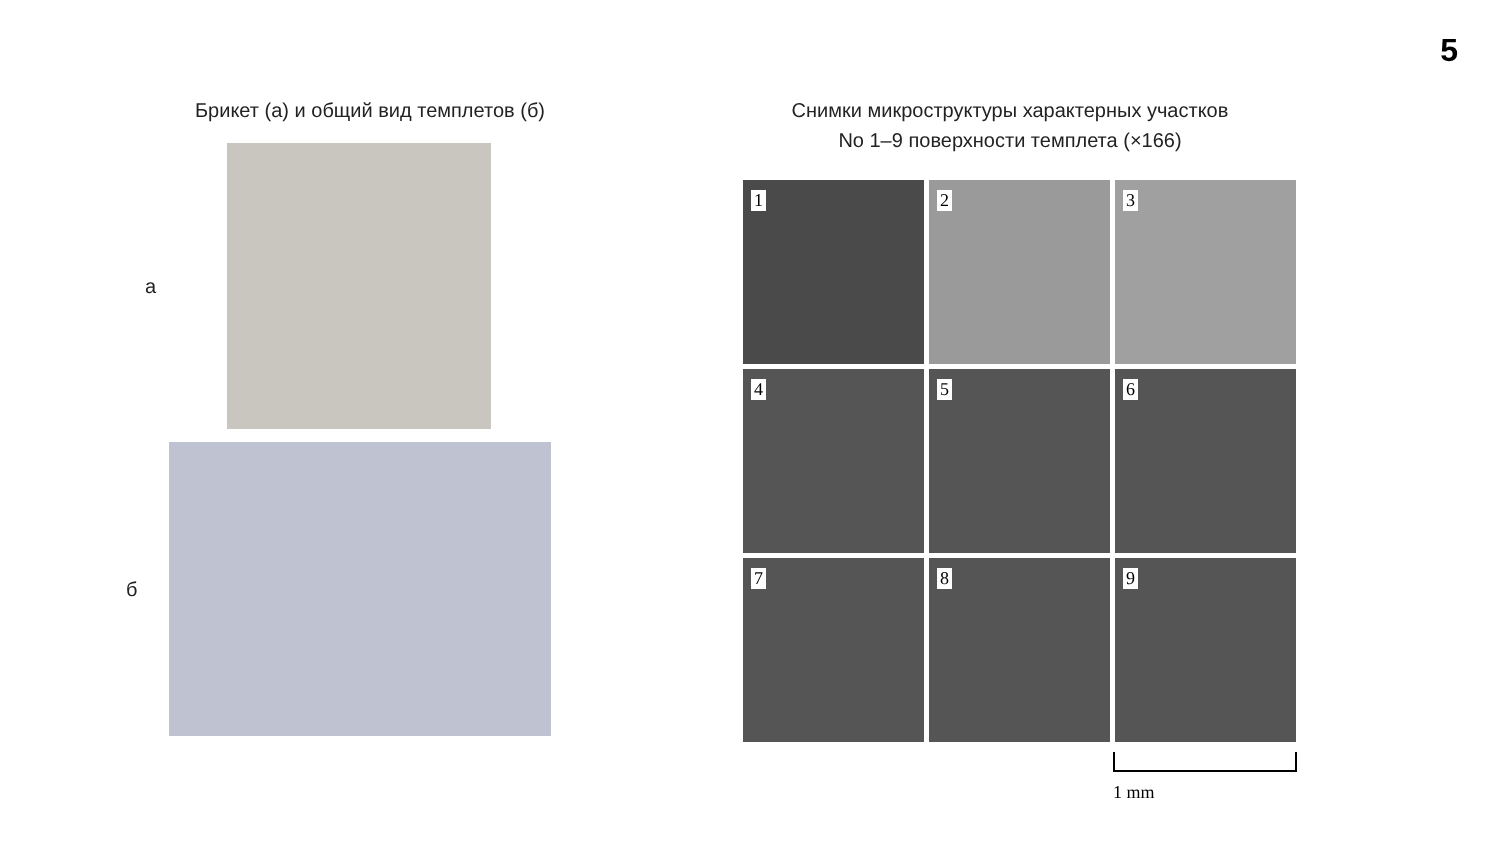5
Брикет (а) и общий вид темплетов (б)
а
б
Снимки микроструктуры характерных участков
No 1–9 поверхности темплета (×166)
1
2
3
4
5
6
7
8
9
1 mm